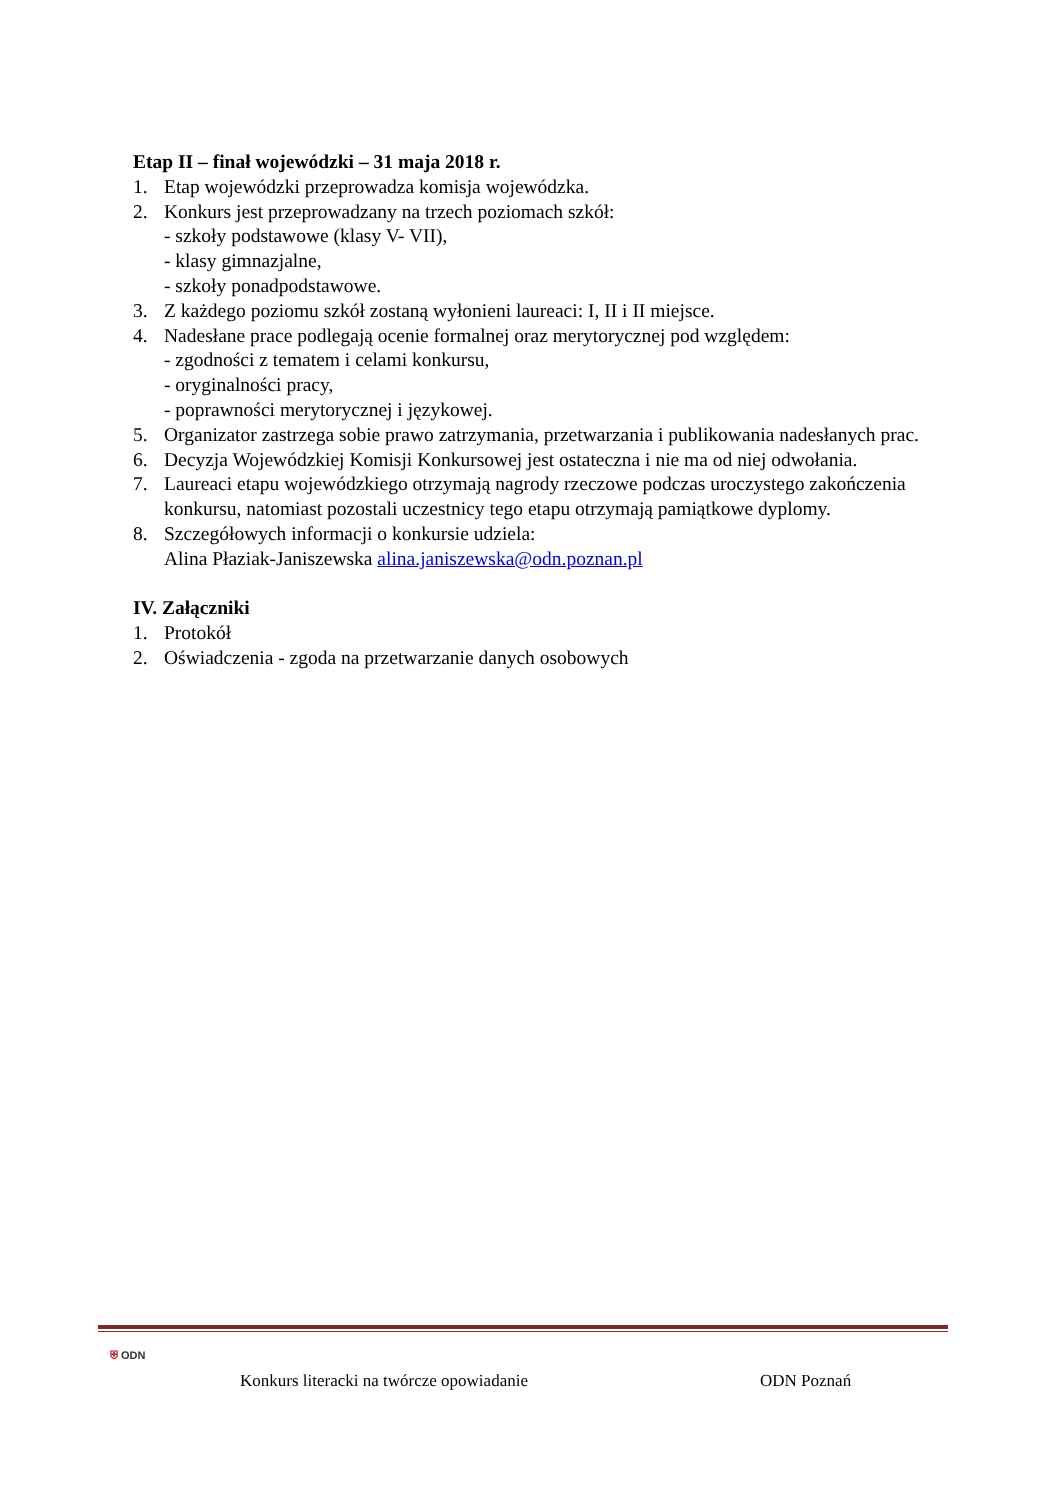Etap II – finał wojewódzki – 31 maja 2018 r.
1. Etap wojewódzki przeprowadza komisja wojewódzka.
2. Konkurs jest przeprowadzany na trzech poziomach szkół:
- szkoły podstawowe (klasy V- VII),
- klasy gimnazjalne,
- szkoły ponadpodstawowe.
3. Z każdego poziomu szkół zostaną wyłonieni laureaci: I, II i II miejsce.
4. Nadesłane prace podlegają ocenie formalnej oraz merytorycznej pod względem:
- zgodności z tematem i celami konkursu,
- oryginalności pracy,
- poprawności merytorycznej i językowej.
5. Organizator zastrzega sobie prawo zatrzymania, przetwarzania i publikowania nadesłanych prac.
6. Decyzja Wojewódzkiej Komisji Konkursowej jest ostateczna i nie ma od niej odwołania.
7. Laureaci etapu wojewódzkiego otrzymają nagrody rzeczowe podczas uroczystego zakończenia konkursu, natomiast pozostali uczestnicy tego etapu otrzymają pamiątkowe dyplomy.
8. Szczegółowych informacji o konkursie udziela:
Alina Płaziak-Janiszewska alina.janiszewska@odn.poznan.pl
IV. Załączniki
1. Protokół
2. Oświadczenia - zgoda na przetwarzanie danych osobowych
⛨ ODN
Konkurs literacki na twórcze opowiadanie ODN Poznań